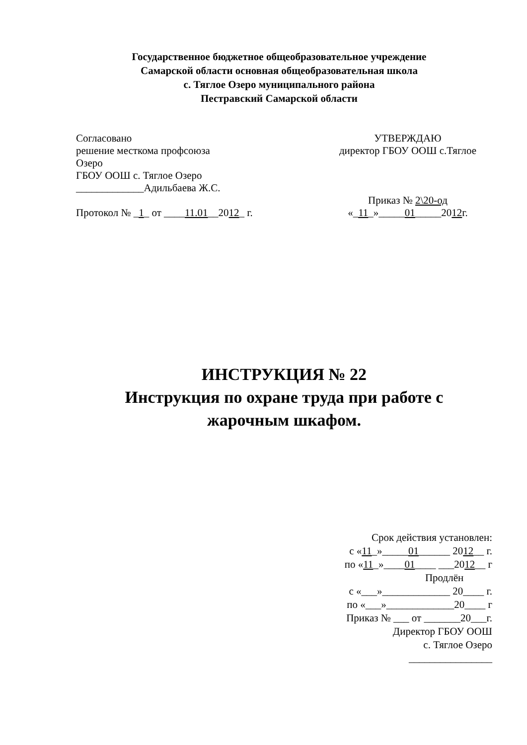Государственное бюджетное общеобразовательное учреждение
Самарской области основная общеобразовательная школа
с. Тяглое Озеро муниципального района
Пестравский Самарской области
Согласовано
решение месткома профсоюза
Озеро
ГБОУ ООШ с. Тяглое Озеро
_____________Адильбаева Ж.С.
Протокол № _1_ от ____11.01__2012_ г.
УТВЕРЖДАЮ
директор ГБОУ ООШ с.Тяглое
Приказ № 2\20-од
«_11_»_____01_____2012г.
ИНСТРУКЦИЯ № 22
Инструкция по охране труда при работе с
жарочным шкафом.
Срок действия установлен:
с «11_»_____01______ 2012__ г.
по «11_»____01____ ___2012__ г
Продлён
с «___»_____________ 20____ г.
по «___»_____________20____ г
Приказ № ___ от _______20___г.
Директор ГБОУ ООШ
с. Тяглое Озеро
________________